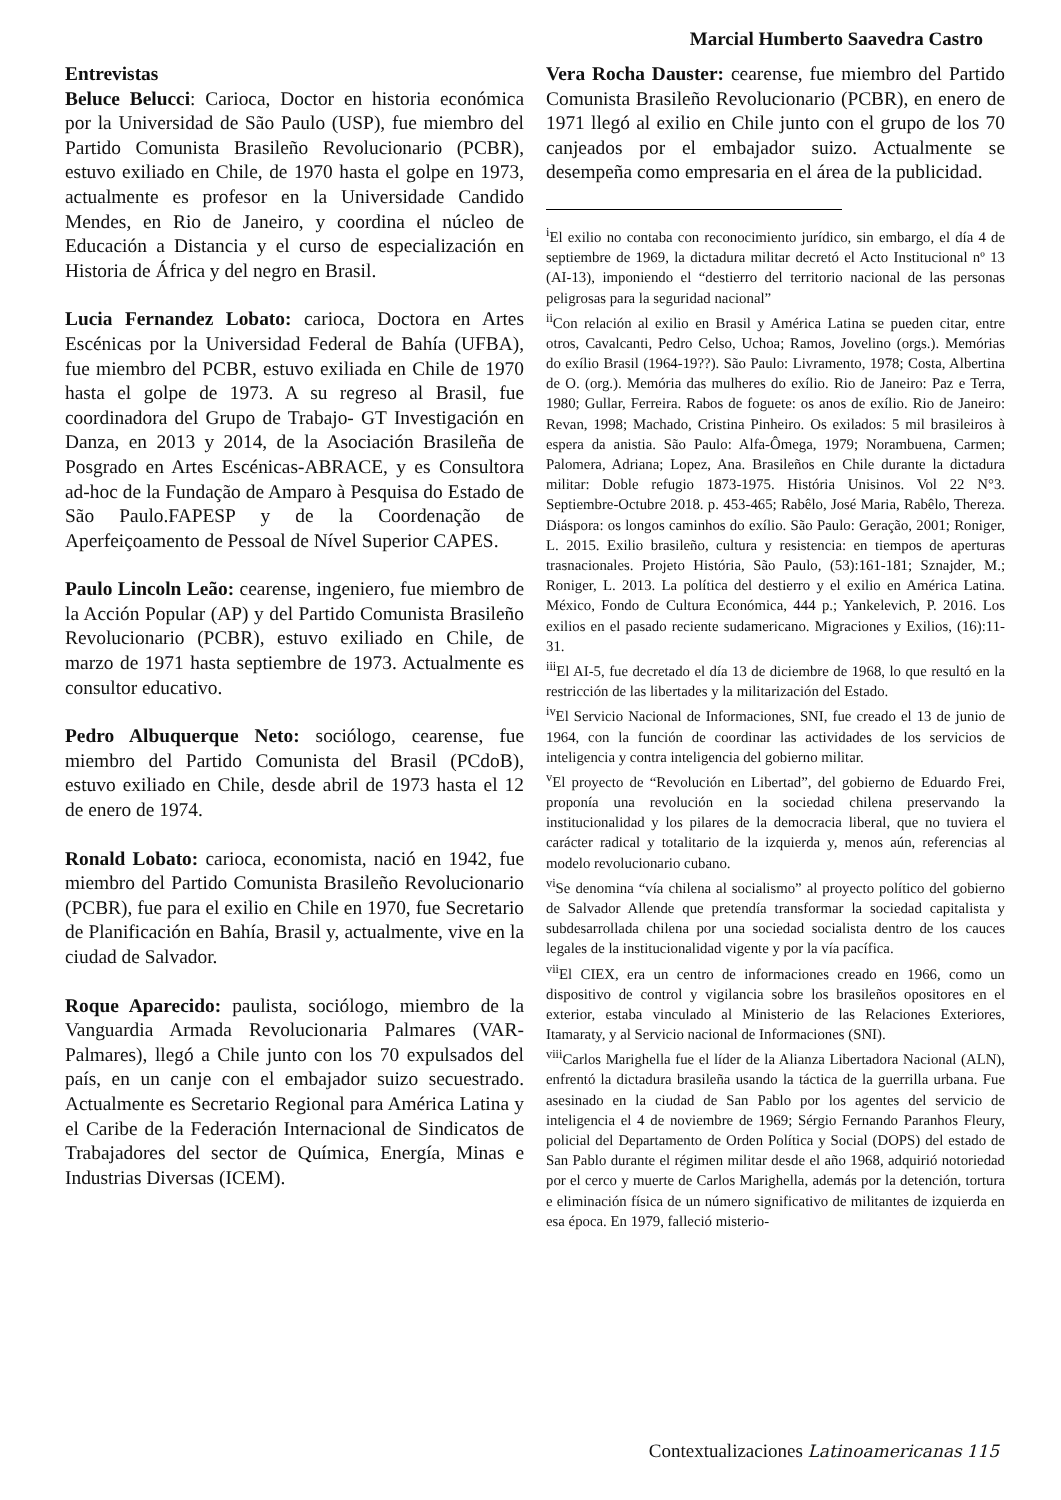Marcial Humberto Saavedra Castro
Entrevistas
Beluce Belucci: Carioca, Doctor en historia económica por la Universidad de São Paulo (USP), fue miembro del Partido Comunista Brasileño Revolucionario (PCBR), estuvo exiliado en Chile, de 1970 hasta el golpe en 1973, actualmente es profesor en la Universidade Candido Mendes, en Rio de Janeiro, y coordina el núcleo de Educación a Distancia y el curso de especialización en Historia de África y del negro en Brasil.
Lucia Fernandez Lobato: carioca, Doctora en Artes Escénicas por la Universidad Federal de Bahía (UFBA), fue miembro del PCBR, estuvo exiliada en Chile de 1970 hasta el golpe de 1973. A su regreso al Brasil, fue coordinadora del Grupo de Trabajo- GT Investigación en Danza, en 2013 y 2014, de la Asociación Brasileña de Posgrado en Artes Escénicas-ABRACE, y es Consultora ad-hoc de la Fundação de Amparo à Pesquisa do Estado de São Paulo.FAPESP y de la Coordenação de Aperfeiçoamento de Pessoal de Nível Superior CAPES.
Paulo Lincoln Leão: cearense, ingeniero, fue miembro de la Acción Popular (AP) y del Partido Comunista Brasileño Revolucionario (PCBR), estuvo exiliado en Chile, de marzo de 1971 hasta septiembre de 1973. Actualmente es consultor educativo.
Pedro Albuquerque Neto: sociólogo, cearense, fue miembro del Partido Comunista del Brasil (PCdoB), estuvo exiliado en Chile, desde abril de 1973 hasta el 12 de enero de 1974.
Ronald Lobato: carioca, economista, nació en 1942, fue miembro del Partido Comunista Brasileño Revolucionario (PCBR), fue para el exilio en Chile en 1970, fue Secretario de Planificación en Bahía, Brasil y, actualmente, vive en la ciudad de Salvador.
Roque Aparecido: paulista, sociólogo, miembro de la Vanguardia Armada Revolucionaria Palmares (VAR-Palmares), llegó a Chile junto con los 70 expulsados del país, en un canje con el embajador suizo secuestrado. Actualmente es Secretario Regional para América Latina y el Caribe de la Federación Internacional de Sindicatos de Trabajadores del sector de Química, Energía, Minas e Industrias Diversas (ICEM).
Vera Rocha Dauster: cearense, fue miembro del Partido Comunista Brasileño Revolucionario (PCBR), en enero de 1971 llegó al exilio en Chile junto con el grupo de los 70 canjeados por el embajador suizo. Actualmente se desempeña como empresaria en el área de la publicidad.
<sup>i</sup> El exilio no contaba con reconocimiento jurídico, sin embargo, el día 4 de septiembre de 1969, la dictadura militar decretó el Acto Institucional nº 13 (AI-13), imponiendo el “destierro del territorio nacional de las personas peligrosas para la seguridad nacional”
<sup>ii</sup>Con relación al exilio en Brasil y América Latina se pueden citar, entre otros, Cavalcanti, Pedro Celso, Uchoa; Ramos, Jovelino (orgs.). Memórias do exílio Brasil (1964-19??). São Paulo: Livramento, 1978; Costa, Albertina de O. (org.). Memória das mulheres do exílio. Rio de Janeiro: Paz e Terra, 1980; Gullar, Ferreira. Rabos de foguete: os anos de exílio. Rio de Janeiro: Revan, 1998; Machado, Cristina Pinheiro. Os exilados: 5 mil brasileiros à espera da anistia. São Paulo: Alfa-Ômega, 1979; Norambuena, Carmen; Palomera, Adriana; Lopez, Ana. Brasileños en Chile durante la dictadura militar: Doble refugio 1873-1975. História Unisinos. Vol 22 N°3. Septiembre-Octubre 2018. p. 453-465; Rabêlo, José Maria, Rabêlo, Thereza. Diáspora: os longos caminhos do exílio. São Paulo: Geração, 2001; Roniger, L. 2015. Exilio brasileño, cultura y resistencia: en tiempos de aperturas trasnacionales. Projeto História, São Paulo, (53):161-181; Sznajder, M.; Roniger, L. 2013. La política del destierro y el exilio en América Latina. México, Fondo de Cultura Económica, 444 p.; Yankelevich, P. 2016. Los exilios en el pasado reciente sudamericano. Migraciones y Exilios, (16):11- 31.
<sup>iii</sup>El AI-5, fue decretado el día 13 de diciembre de 1968, lo que resultó en la restricción de las libertades y la militarización del Estado.
<sup>iv</sup>El Servicio Nacional de Informaciones, SNI, fue creado el 13 de junio de 1964, con la función de coordinar las actividades de los servicios de inteligencia y contra inteligencia del gobierno militar.
<sup>v</sup> El proyecto de “Revolución en Libertad”, del gobierno de Eduardo Frei, proponía una revolución en la sociedad chilena preservando la institucionalidad y los pilares de la democracia liberal, que no tuviera el carácter radical y totalitario de la izquierda y, menos aún, referencias al modelo revolucionario cubano.
<sup>vi</sup>Se denomina “vía chilena al socialismo” al proyecto político del gobierno de Salvador Allende que pretendía transformar la sociedad capitalista y subdesarrollada chilena por una sociedad socialista dentro de los cauces legales de la institucionalidad vigente y por la vía pacífica.
<sup>vii</sup>El CIEX, era un centro de informaciones creado en 1966, como un dispositivo de control y vigilancia sobre los brasileños opositores en el exterior, estaba vinculado al Ministerio de las Relaciones Exteriores, Itamaraty, y al Servicio nacional de Informaciones (SNI).
<sup>viii</sup>Carlos Marighella fue el líder de la Alianza Libertadora Nacional (ALN), enfrentó la dictadura brasileña usando la táctica de la guerrilla urbana. Fue asesinado en la ciudad de San Pablo por los agentes del servicio de inteligencia el 4 de noviembre de 1969; Sérgio Fernando Paranhos Fleury, policial del Departamento de Orden Política y Social (DOPS) del estado de San Pablo durante el régimen militar desde el año 1968, adquirió notoriedad por el cerco y muerte de Carlos Marighella, además por la detención, tortura e eliminación física de un número significativo de militantes de izquierda en esa época. En 1979, falleció misterio-
Contextualizaciones Latinoamericanas 115